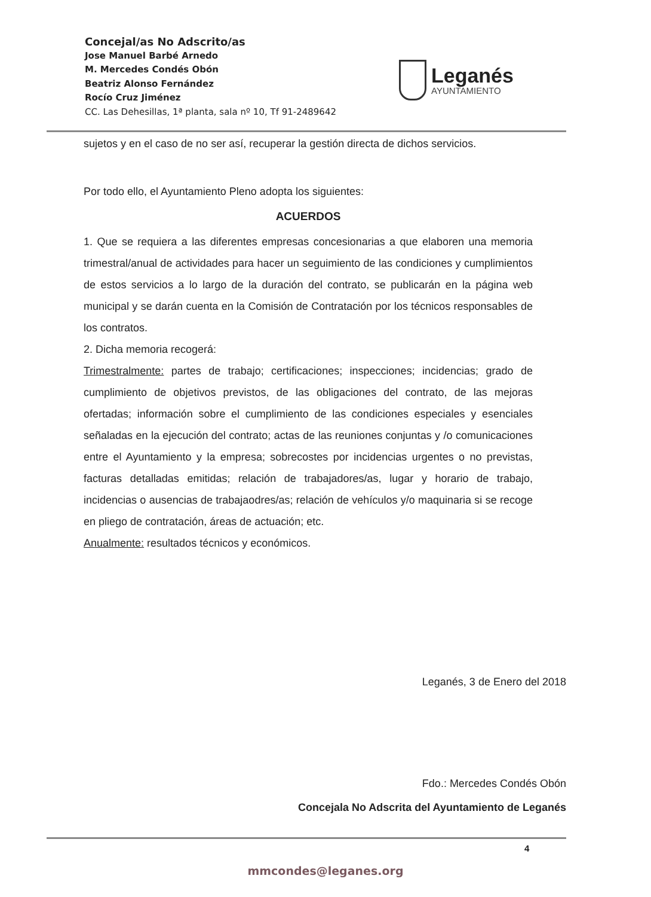Concejal/as No Adscrito/as
Jose Manuel Barbé Arnedo
M. Mercedes Condés Obón
Beatriz Alonso Fernández
Rocío Cruz Jiménez
CC. Las Dehesillas, 1ª planta, sala nº 10, Tf 91-2489642
Leganés
AYUNTAMIENTO
sujetos y en el caso de no ser así, recuperar la gestión directa de dichos servicios.
Por todo ello, el Ayuntamiento Pleno adopta los siguientes:
ACUERDOS
1. Que se requiera a las diferentes empresas concesionarias a que elaboren una memoria trimestral/anual de actividades para hacer un seguimiento de las condiciones y cumplimientos de estos servicios a lo largo de la duración del contrato, se publicarán en la página web municipal y se darán cuenta en la Comisión de Contratación por los técnicos responsables de los contratos.
2. Dicha memoria recogerá:
Trimestralmente: partes de trabajo; certificaciones; inspecciones; incidencias; grado de cumplimiento de objetivos previstos, de las obligaciones del contrato, de las mejoras ofertadas; información sobre el cumplimiento de las condiciones especiales y esenciales señaladas en la ejecución del contrato; actas de las reuniones conjuntas y /o comunicaciones entre el Ayuntamiento y la empresa; sobrecostes por incidencias urgentes o no previstas, facturas detalladas emitidas; relación de trabajadores/as, lugar y horario de trabajo, incidencias o ausencias de trabajaodres/as; relación de vehículos y/o maquinaria si se recoge en pliego de contratación, áreas de actuación; etc.
Anualmente: resultados técnicos y económicos.
Leganés, 3 de Enero del 2018
Fdo.: Mercedes Condés Obón
Concejala No Adscrita del Ayuntamiento de Leganés
4
mmcondes@leganes.org